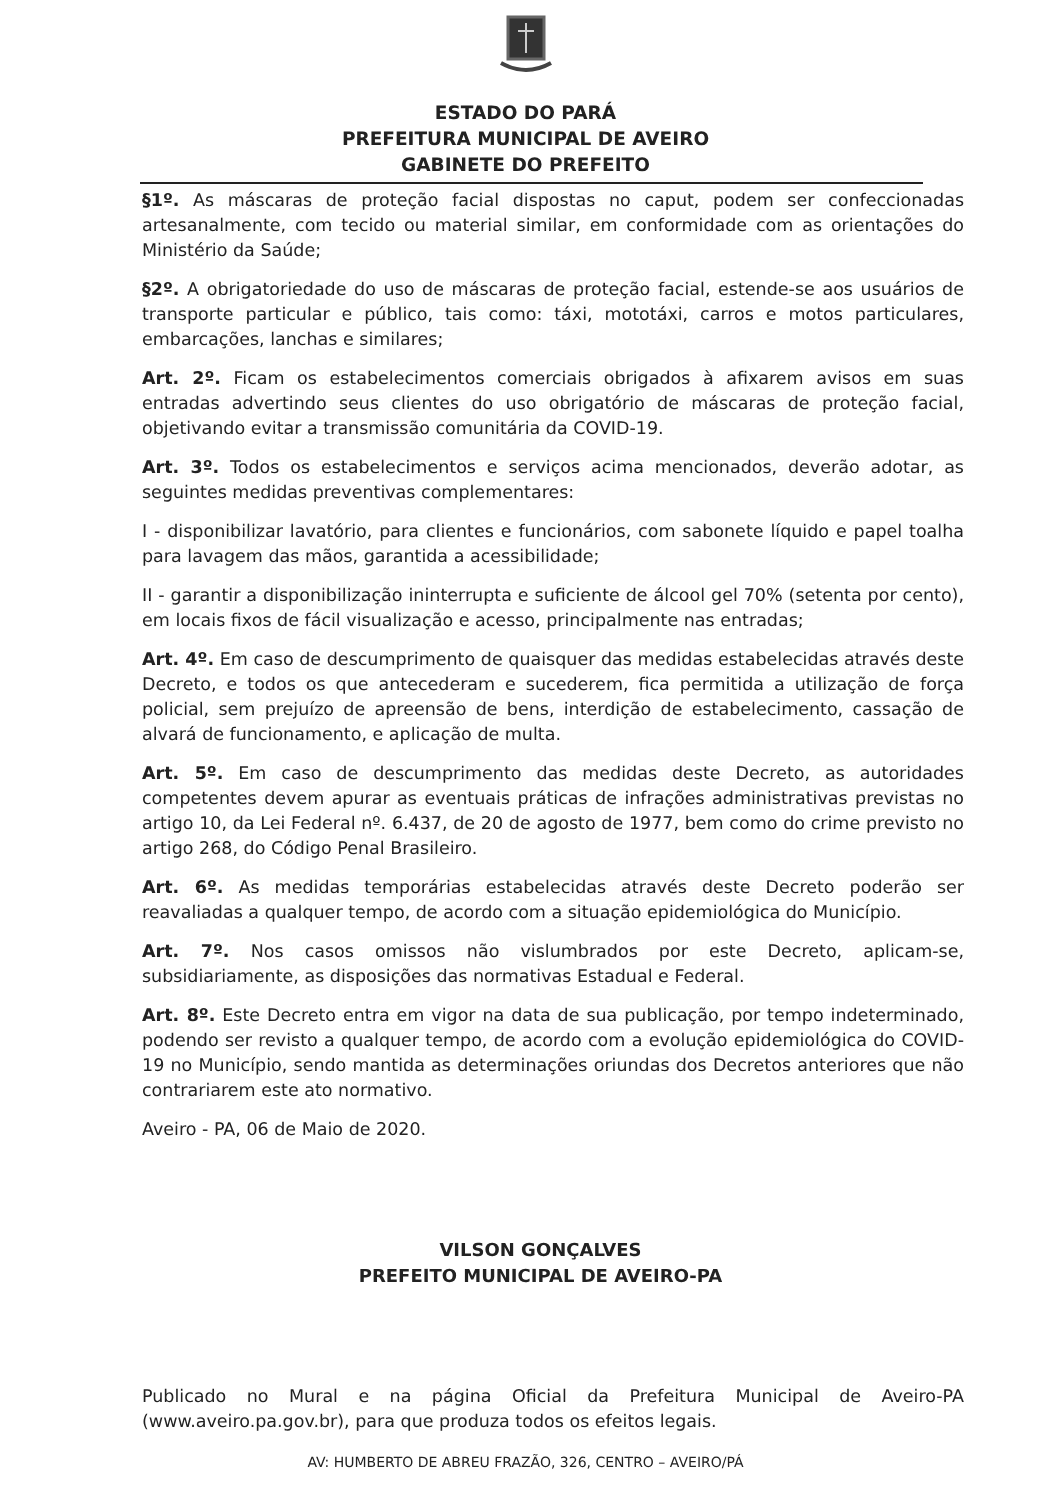ESTADO DO PARÁ
PREFEITURA MUNICIPAL DE AVEIRO
GABINETE DO PREFEITO
§1º. As máscaras de proteção facial dispostas no caput, podem ser confeccionadas artesanalmente, com tecido ou material similar, em conformidade com as orientações do Ministério da Saúde;
§2º. A obrigatoriedade do uso de máscaras de proteção facial, estende-se aos usuários de transporte particular e público, tais como: táxi, mototáxi, carros e motos particulares, embarcações, lanchas e similares;
Art. 2º. Ficam os estabelecimentos comerciais obrigados à afixarem avisos em suas entradas advertindo seus clientes do uso obrigatório de máscaras de proteção facial, objetivando evitar a transmissão comunitária da COVID-19.
Art. 3º. Todos os estabelecimentos e serviços acima mencionados, deverão adotar, as seguintes medidas preventivas complementares:
I - disponibilizar lavatório, para clientes e funcionários, com sabonete líquido e papel toalha para lavagem das mãos, garantida a acessibilidade;
II - garantir a disponibilização ininterrupta e suficiente de álcool gel 70% (setenta por cento), em locais fixos de fácil visualização e acesso, principalmente nas entradas;
Art. 4º. Em caso de descumprimento de quaisquer das medidas estabelecidas através deste Decreto, e todos os que antecederam e sucederem, fica permitida a utilização de força policial, sem prejuízo de apreensão de bens, interdição de estabelecimento, cassação de alvará de funcionamento, e aplicação de multa.
Art. 5º. Em caso de descumprimento das medidas deste Decreto, as autoridades competentes devem apurar as eventuais práticas de infrações administrativas previstas no artigo 10, da Lei Federal nº. 6.437, de 20 de agosto de 1977, bem como do crime previsto no artigo 268, do Código Penal Brasileiro.
Art. 6º. As medidas temporárias estabelecidas através deste Decreto poderão ser reavaliadas a qualquer tempo, de acordo com a situação epidemiológica do Município.
Art. 7º. Nos casos omissos não vislumbrados por este Decreto, aplicam-se, subsidiariamente, as disposições das normativas Estadual e Federal.
Art. 8º. Este Decreto entra em vigor na data de sua publicação, por tempo indeterminado, podendo ser revisto a qualquer tempo, de acordo com a evolução epidemiológica do COVID-19 no Município, sendo mantida as determinações oriundas dos Decretos anteriores que não contrariarem este ato normativo.
Aveiro - PA, 06 de Maio de 2020.
VILSON GONÇALVES
PREFEITO MUNICIPAL DE AVEIRO-PA
Publicado no Mural e na página Oficial da Prefeitura Municipal de Aveiro-PA (www.aveiro.pa.gov.br), para que produza todos os efeitos legais.
AV: HUMBERTO DE ABREU FRAZÃO, 326, CENTRO – AVEIRO/PÁ